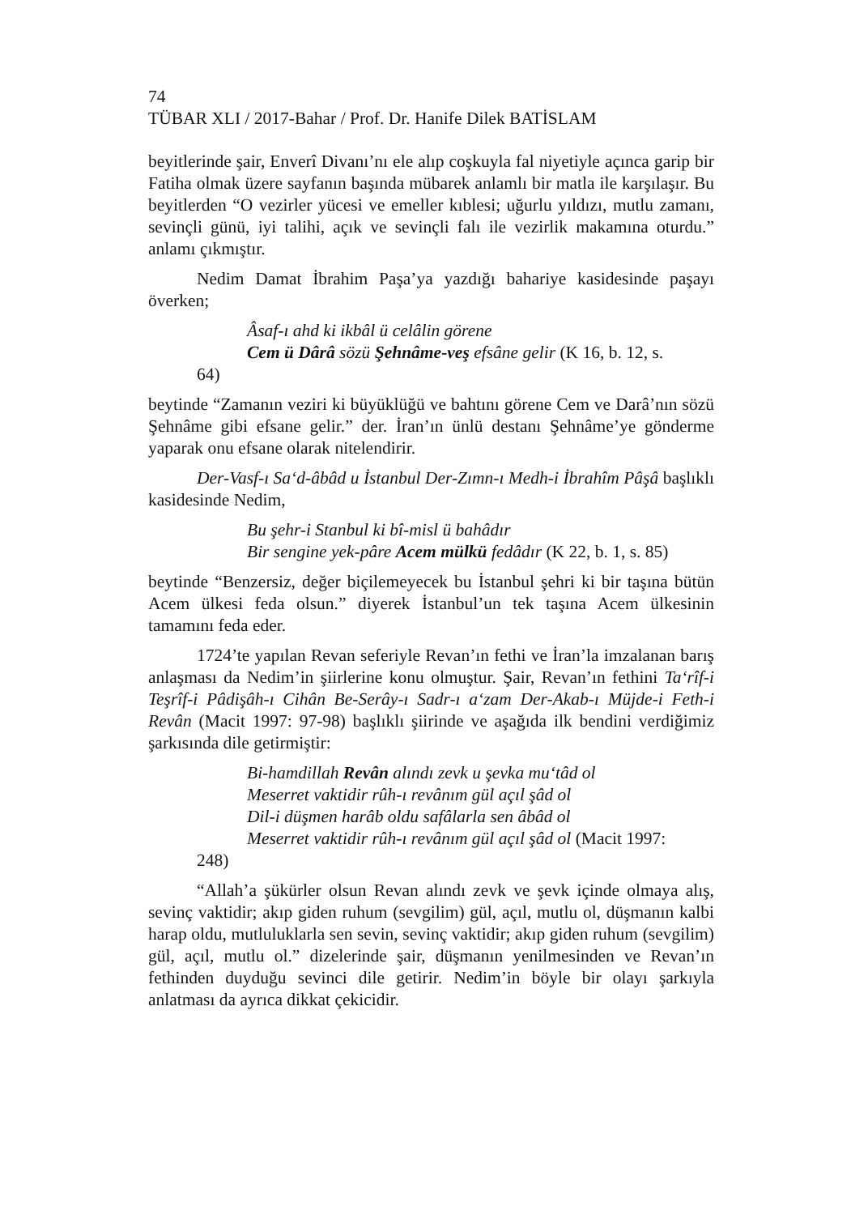74
TÜBAR XLI / 2017-Bahar / Prof. Dr. Hanife Dilek BATİSLAM
beyitlerinde şair, Enverî Divanı’nı ele alıp coşkuyla fal niyetiyle açınca garip bir Fatiha olmak üzere sayfanın başında mübarek anlamlı bir matla ile karşılaşır. Bu beyitlerden “O vezirler yücesi ve emeller kıblesi; uğurlu yıldızı, mutlu zamanı, sevinçli günü, iyi talihi, açık ve sevinçli falı ile vezirlik makamına oturdu.” anlamı çıkmıştır.
Nedim Damat İbrahim Paşa’ya yazdığı bahariye kasidesinde paşayı överken;
Âsaf-ı ahd ki ikbâl ü celâlin görene
Cem ü Dârâ sözü Şehnâme-veş efsâne gelir (K 16, b. 12, s.
64)
beytinde “Zamanın veziri ki büyüklüğü ve bahtını görene Cem ve Darâ’nın sözü Şehnâme gibi efsane gelir.” der. İran’ın ünlü destanı Şehnâme’ye gönderme yaparak onu efsane olarak nitelendirir.
Der-Vasf-ı Sa‘d-âbâd u İstanbul Der-Zımn-ı Medh-i İbrahîm Pâşâ başlıklı kasidesinde Nedim,
Bu şehr-i Stanbul ki bî-misl ü bahâdır
Bir sengine yek-pâre Acem mülkü fedâdır (K 22, b. 1, s. 85)
beytinde “Benzersiz, değer biçilemeyecek bu İstanbul şehri ki bir taşına bütün Acem ülkesi feda olsun.” diyerek İstanbul’un tek taşına Acem ülkesinin tamamını feda eder.
1724’te yapılan Revan seferiyle Revan’ın fethi ve İran’la imzalanan barış anlaşması da Nedim’in şiirlerine konu olmuştur. Şair, Revan’ın fethini Ta‘rîf-i Teşrîf-i Pâdişâh-ı Cihân Be-Serây-ı Sadr-ı a‘zam Der-Akab-ı Müjde-i Feth-i Revân (Macit 1997: 97-98) başlıklı şiirinde ve aşağıda ilk bendini verdiğimiz şarkısında dile getirmiştir:
Bi-hamdillah Revân alındı zevk u şevka mu‘tâd ol
Meserret vaktidir rûh-ı revânım gül açıl şâd ol
Dil-i düşmen harâb oldu safâlarla sen âbâd ol
Meserret vaktidir rûh-ı revânım gül açıl şâd ol (Macit 1997:
248)
“Allah’a şükürler olsun Revan alındı zevk ve şevk içinde olmaya alış, sevinç vaktidir; akıp giden ruhum (sevgilim) gül, açıl, mutlu ol, düşmanın kalbi harap oldu, mutluluklarla sen sevin, sevinç vaktidir; akıp giden ruhum (sevgilim) gül, açıl, mutlu ol.” dizelerinde şair, düşmanın yenilmesinden ve Revan’ın fethinden duyduğu sevinci dile getirir. Nedim’in böyle bir olayı şarkıyla anlatması da ayrıca dikkat çekicidir.